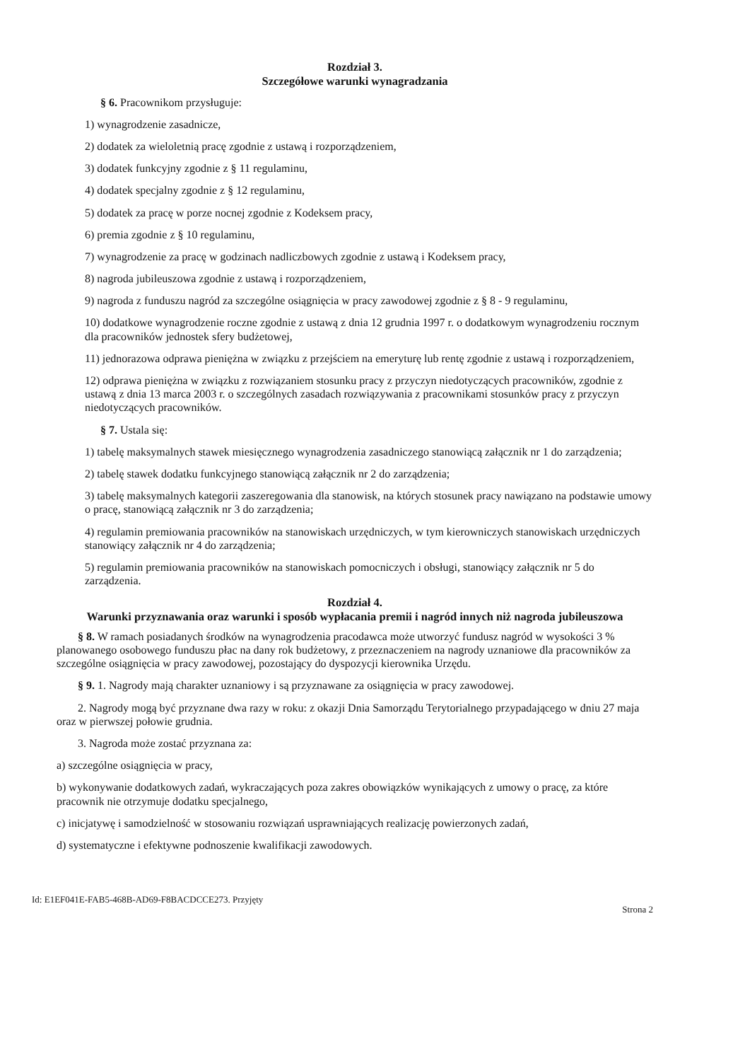Rozdział 3.
Szczegółowe warunki wynagradzania
§ 6. Pracownikom przysługuje:
1) wynagrodzenie zasadnicze,
2) dodatek za wieloletnią pracę zgodnie z ustawą i rozporządzeniem,
3) dodatek funkcyjny zgodnie z § 11 regulaminu,
4) dodatek specjalny zgodnie z § 12 regulaminu,
5) dodatek za pracę w porze nocnej zgodnie z Kodeksem pracy,
6) premia zgodnie z § 10 regulaminu,
7) wynagrodzenie za pracę w godzinach nadliczbowych zgodnie z ustawą i Kodeksem pracy,
8) nagroda jubileuszowa zgodnie z ustawą i rozporządzeniem,
9) nagroda z funduszu nagród za szczególne osiągnięcia w pracy zawodowej zgodnie z § 8 - 9 regulaminu,
10) dodatkowe wynagrodzenie roczne zgodnie z ustawą z dnia 12 grudnia 1997 r. o dodatkowym wynagrodzeniu rocznym dla pracowników jednostek sfery budżetowej,
11) jednorazowa odprawa pieniężna w związku z przejściem na emeryturę lub rentę zgodnie z ustawą i rozporządzeniem,
12) odprawa pieniężna w związku z rozwiązaniem stosunku pracy z przyczyn niedotyczących pracowników, zgodnie z ustawą z dnia 13 marca 2003 r. o szczególnych zasadach rozwiązywania z pracownikami stosunków pracy z przyczyn niedotyczących pracowników.
§ 7. Ustala się:
1) tabelę maksymalnych stawek miesięcznego wynagrodzenia zasadniczego stanowiącą załącznik nr 1 do zarządzenia;
2) tabelę stawek dodatku funkcyjnego stanowiącą załącznik nr 2 do zarządzenia;
3) tabelę maksymalnych kategorii zaszeregowania dla stanowisk, na których stosunek pracy nawiązano na podstawie umowy o pracę, stanowiącą załącznik nr 3 do zarządzenia;
4) regulamin premiowania pracowników na stanowiskach urzędniczych, w tym kierowniczych stanowiskach urzędniczych stanowiący załącznik nr 4 do zarządzenia;
5) regulamin premiowania pracowników na stanowiskach pomocniczych i obsługi, stanowiący załącznik nr 5 do zarządzenia.
Rozdział 4.
Warunki przyznawania oraz warunki i sposób wypłacania premii i nagród innych niż nagroda jubileuszowa
§ 8. W ramach posiadanych środków na wynagrodzenia pracodawca może utworzyć fundusz nagród w wysokości 3 % planowanego osobowego funduszu płac na dany rok budżetowy, z przeznaczeniem na nagrody uznaniowe dla pracowników za szczególne osiągnięcia w pracy zawodowej, pozostający do dyspozycji kierownika Urzędu.
§ 9. 1. Nagrody mają charakter uznaniowy i są przyznawane za osiągnięcia w pracy zawodowej.
2. Nagrody mogą być przyznane dwa razy w roku: z okazji Dnia Samorządu Terytorialnego przypadającego w dniu 27 maja oraz w pierwszej połowie grudnia.
3. Nagroda może zostać przyznana za:
a) szczególne osiągnięcia w pracy,
b) wykonywanie dodatkowych zadań, wykraczających poza zakres obowiązków wynikających z umowy o pracę, za które pracownik nie otrzymuje dodatku specjalnego,
c) inicjatywę i samodzielność w stosowaniu rozwiązań usprawniających realizację powierzonych zadań,
d) systematyczne i efektywne podnoszenie kwalifikacji zawodowych.
Id: E1EF041E-FAB5-468B-AD69-F8BACDCCE273. Przyjęty Strona 2